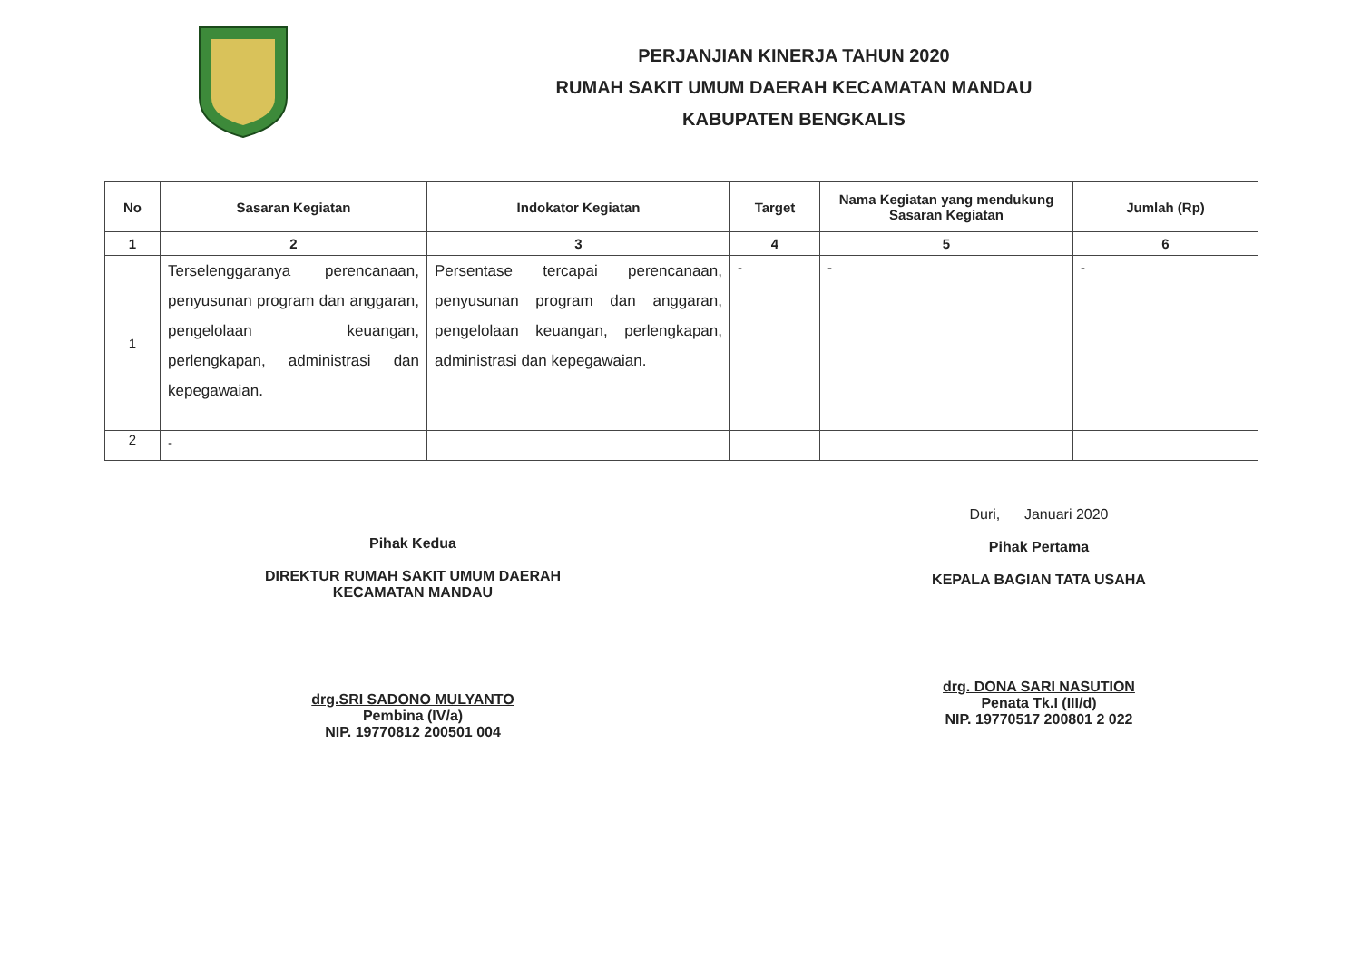PERJANJIAN KINERJA TAHUN 2020
RUMAH SAKIT UMUM DAERAH KECAMATAN MANDAU
KABUPATEN BENGKALIS
| No | Sasaran Kegiatan | Indokator Kegiatan | Target | Nama Kegiatan yang mendukung Sasaran Kegiatan | Jumlah (Rp) |
| --- | --- | --- | --- | --- | --- |
| 1 | 2 | 3 | 4 | 5 | 6 |
| 1 | Terselenggaranya perencanaan, penyusunan program dan anggaran, pengelolaan keuangan, perlengkapan, administrasi dan kepegawaian. | Persentase tercapai perencanaan, penyusunan program dan anggaran, pengelolaan keuangan, perlengkapan, administrasi dan kepegawaian. | - | - | - |
| 2 | - | | | | |
Pihak Kedua
DIREKTUR RUMAH SAKIT UMUM DAERAH
KECAMATAN MANDAU
drg.SRI SADONO MULYANTO
Pembina (IV/a)
NIP. 19770812 200501 004
Duri, Januari 2020
Pihak Pertama
KEPALA BAGIAN TATA USAHA
drg. DONA SARI NASUTION
Penata Tk.I (III/d)
NIP. 19770517 200801 2 022